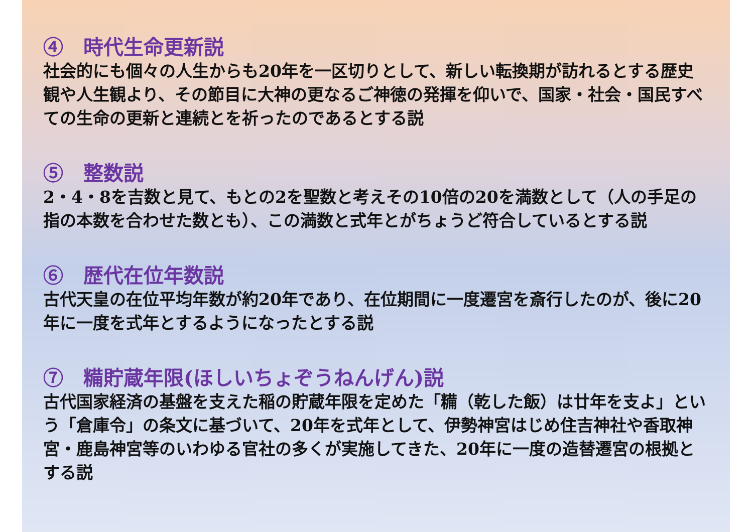④　時代生命更新説
社会的にも個々の人生からも20年を一区切りとして、新しい転換期が訪れるとする歴史観や人生観より、その節目に大神の更なるご神徳の発揮を仰いで、国家・社会・国民すべての生命の更新と連続とを祈ったのであるとする説
⑤　整数説
2・4・8を吉数と見て、もとの2を聖数と考えその10倍の20を満数として（人の手足の指の本数を合わせた数とも）、この満数と式年とがちょうど符合しているとする説
⑥　歴代在位年数説
古代天皇の在位平均年数が約20年であり、在位期間に一度遷宮を斎行したのが、後に20年に一度を式年とするようになったとする説
⑦　糒貯蔵年限(ほしいちょぞうねんげん)説
古代国家経済の基盤を支えた稲の貯蔵年限を定めた「糒（乾した飯）は廿年を支よ」という「倉庫令」の条文に基づいて、20年を式年として、伊勢神宮はじめ住吉神社や香取神宮・鹿島神宮等のいわゆる官社の多くが実施してきた、20年に一度の造替遷宮の根拠とする説